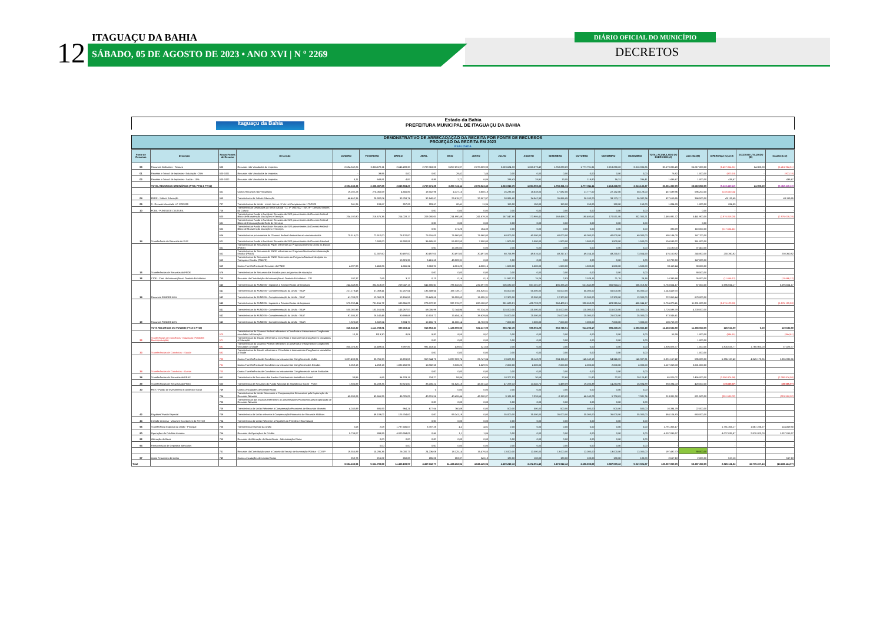12 ITAGUAÇU DA BAHIA
SÁBADO, 05 DE AGOSTO DE 2023 • ANO XVI | N º 2269
DIÁRIO OFICIAL DO MUNICÍPIO
DECRETOS
Itaguaçu da Bahia
Estado da Bahia
PREFEITURA MUNICIPAL DE ITAGUAÇU DA BAHIA
DEMONSTRATIVO DE ARRECADAÇÃO DA RECEITA POR FONTE DE RECURSOS
PROJEÇÃO DA RECEITA EM 2023
REALIZADA
| Fonte de Recursos | Descrição | Novas Fontes de Recurso | Descrição | JANEIRO | FEVEREIRO | MARÇO | ABRIL | MAIO | JUNHO | JULHO | AGOSTO | SETEMBRO | OUTUBRO | NOVEMBRO | DEZEMBRO | TOTAL ACUMULADO DO EXERCÍCIO (A) | LOA 2023(B) | DIFERENÇA (C)=A-B | EXCESSO UTILIZADO (D) | SALDO (C-D) |
| --- | --- | --- | --- | --- | --- | --- | --- | --- | --- | --- | --- | --- | --- | --- | --- | --- | --- | --- | --- | --- |
| 00 | Recursos Ordinários - Tesouro | 500 | Recursos não Vinculados de Impostos | 2.594.242,25 | 3.355.679,11 | 2.645.499,30 | 2.707.063,00 | 3.257.691,97 | 2.870.009,98 | 2.523.624,33 | 1.863.879,42 | 1.758.288,69 | 1.777.791,31 | 2.213.230,28 | 3.012.835,85 | 30.579.835,49 | 36.017.800,00 | (5.437.964,51) | 24.000,00 | (5.461.964,51) |
| 01 | Receitas e Transf. de Impostos - Educação - 25% | 500-1001 | Recursos não Vinculados de Impostos | - | 39,96 | 0,00 | 0,00 | 29,42 | 7,44 | 0,00 | 0,00 | 0,00 | 0,00 | 0,00 | 0,00 | 76,82 | 1.000,00 | (923,18) | - | (923,18) |
| 02 | Receitas e Transf. de Impostos - Saúde - 15% | 500-1002 | Recursos não Vinculados de Impostos | 4,11 | 648,81 | 4,97 | 8,89 | 2,72 | 6,06 | 288,43 | 28,91 | 13,05 | 119,80 | 16,31 | 296,41 | 1.438,47 | 1.000,00 | 438,47 | - | 438,47 |
| | TOTAL RECURSOS ORDINÁRIOS (FT00, FT01 E FT 02) | | | 2.594.246,36 | 3.356.367,88 | 2.645.504,27 | 2.707.071,89 | 3.257.724,11 | 2.870.023,48 | 2.523.912,75 | 1.863.908,33 | 1.758.301,74 | 1.777.911,11 | 2.213.246,59 | 3.013.132,27 | 30.581.350,78 | 36.019.800,00 | (5.438.449,22) | 24.000,00 | (5.462.449,22) |
| | | 501 | Outros Recursos não Vinculados | 19.282,23 | 275.060,59 | 4.655,85 | 19.302,96 | 4.137,15 | 3.608,18 | 25.236,00 | 18.638,00 | 17.582,00 | 17.777,00 | 22.132,00 | 30.128,00 | 457.539,96 | 596.200,00 | (138.660,04) | | |
| 04 | FNDE - Salário Educação | 550 | Transferência do Salário-Educação | 46.462,36 | 29.902,04 | 33.759,74 | 32.140,67 | 29.615,27 | 32.587,97 | 38.986,80 | 34.942,33 | 35.866,85 | 38.100,20 | 39.173,17 | 36.082,24 | 427.619,65 | 384.500,00 | 43.119,65 | - | 43.119,65 |
| 09 | 9 - Recurso Vinculado LC 173/2020 | 707 | Transferências da União - inciso I do art. 5º da Lei Complementar 173/2020 | 241,95 | 199,67 | 257,83 | 203,67 | 80,41 | 11,36 | 150,00 | 150,00 | 150,00 | 150,00 | 150,00 | 150,00 | 1.894,89 | 1.000,00 | 894,89 | | |
| 10 | FCBA - FUNDO DE CULTURA | 716 | Transferências Destinadas ao Setor cultural - LC nº 195/2022 – Art. 8º - Demais Setores da Cultura | - | - | - | 0,00 | 0,00 | 0,00 | 0,00 | 0,00 | 0,00 | 0,00 | 0,00 | 0,00 | - | 0,00 | - | - | - |
| 14 | Transferência de Recursos do SUS | 600 | Transferências Fundo a Fundo de Recursos do SUS provenientes do Governo Federal - Bloco de Manutenção das Ações e Serviços | 204.102,90 | 218.676,36 | 214.028,17 | 209.280,05 | 214.890,49 | 241.679,35 | 167.547,80 | 173.986,41 | 168.458,32 | 180.400,61 | 170.531,05 | 302.300,21 | 2.465.881,72 | 5.441.900,00 | (2.976.018,28) | - | (2.976.018,28) |
| | | 601 | Transferências Fundo a Fundo de Recursos do SUS provenientes do Governo Federal - Bloco de Estruturação da Rede de Serviços | | | | 0,00 | 0,00 | 0,00 | 0,00 | 0,00 | 0,00 | 0,00 | 0,00 | 0,00 | - | 0,00 | - | | |
| | | 602 | Transferências Fundo a Fundo de Recursos do SUS provenientes do Governo Federal - Bloco de Manutenção das Ações e Serviços | | | | 0,00 | 171,26 | 164,33 | 0,00 | 0,00 | 0,00 | 0,00 | 0,00 | 0,00 | 335,59 | 118.000,00 | (117.664,41) | | |
| | | 604 | Transferências provenientes do Governo Federal destinadas ao vencimento dos | 75.516,00 | 72.912,00 | 78.120,00 | 75.516,00 | 76.560,00 | 76.560,00 | 40.000,00 | 40.000,00 | 40.000,00 | 40.000,00 | 40.000,00 | 40.000,00 | 695.184,00 | 147.700,00 | | | |
| | | 621 | Transferências Fundo a Fundo de Recursos do SUS provenientes do Governo Estadual | | 7.500,00 | 18.300,91 | 36.685,81 | 55.552,50 | 7.500,00 | 1.500,00 | 1.500,00 | 1.500,00 | 1.500,00 | 1.500,00 | 1.500,00 | 134.539,22 | 361.000,00 | | | |
| 15 | Transferências de Recursos do FNDE | 551 | Transferências de Recursos do FNDE referentes ao Programa Dinheiro Direto na Escola (PDDE) | | | | 0,00 | 15.180,00 | 0,00 | 0,00 | 0,00 | 0,00 | 0,00 | 0,00 | 0,00 | 15.180,00 | 37.400,00 | | | |
| | | 552 | Transferências de Recursos do FNDE referentes ao Programa Nacional de Alimentação Escolar (PNAE) | | 22.307,60 | 30.497,00 | 30.497,00 | 30.497,00 | 30.497,00 | 60.756,99 | 49.816,52 | 49.317,47 | 49.154,15 | 49.255,57 | 73.564,53 | 476.160,82 | 245.800,00 | 230.360,82 | - | 230.360,82 |
| | | 553 | Transferências de Recursos do FNDE Referentes ao Programa Nacional de Apoio ao Transporte Escolar (PNATE) | | | 10.321,35 | 3.461,62 | 49.009,31 | 0,00 | 0,00 | 0,00 | 0,00 | 0,00 | 0,00 | 0,00 | 62.792,28 | 147.000,00 | | | |
| | | 569 | Outras Transferências de Recursos do FNDE | 4.097,98 | 3.450,85 | 4.565,34 | 3.563,91 | 4.361,20 | 4.080,16 | 1.500,00 | 1.500,00 | 1.500,00 | 1.500,00 | 1.500,00 | 1.500,00 | 33.119,44 | 30.000,00 | | | |
| | | 576 | Transferências de Recursos dos Estados para programas de educação | | | | 0,00 | 0,00 | 0,00 | 0,00 | 0,00 | 0,00 | 0,00 | 0,00 | 0,00 | - | 90.500,00 | | | |
| 16 | CIDE - Cont. de Intervenção no Domínio Econômico | 750 | Recursos da Contribuição de Intervenção no Domínio Econômico - CID | 102,37 | 7,63 | 3,17 | 0,13 | 0,16 | 0,15 | 11.567,02 | 76,26 | 2,93 | 2.528,11 | 21,76 | 24,18 | 14.333,88 | 26.000,00 | (11.666,12) | - | (11.666,12) |
| 18 | Recursos FUNDEB 60% | 540 | Transferências do FUNDEB - Impostos e Transferências de Impostos | 244.549,86 | 332.613,09 | 269.047,13 | 641.680,50 | 789.532,81 | 232.097,92 | 505.030,18 | 567.201,07 | 485.326,20 | 521.642,89 | 566.924,21 | 608.018,32 | 5.763.664,17 | 67.000,00 | 5.696.664,17 | - | 5.696.664,17 |
| | | 541 | Transferências do FUNDEB - Complementação da União - VAAF | 227.178,43 | 57.069,41 | 62.257,54 | 135.349,64 | 169.738,17 | 161.826,51 | 55.000,00 | 55.000,00 | 55.000,00 | 55.000,00 | 55.000,00 | 55.000,00 | 1.143.419,70 | | | | |
| | | 542 | Transferências do FUNDEB - Complementação da União - VAAT | 41.788,02 | 12.060,21 | 13.156,59 | 29.443,68 | 36.059,63 | 16.555,31 | 12.300,00 | 12.300,00 | 12.300,00 | 12.300,00 | 12.300,00 | 12.300,00 | 222.863,44 | 670.000,00 | | | |
| 19 | Recursos FUNDEB 40% | 540 | Transferências do FUNDEB - Impostos e Transferências de Impostos | 572.292,44 | 781.156,72 | 630.356,29 | 273.872,90 | 337.376,27 | 690.120,07 | 381.680,21 | 422.793,22 | 368.409,81 | 392.653,28 | 423.315,04 | 450.844,17 | 5.724.870,41 | 11.301.000,00 | (5.576.129,59) | - | (5.576.129,59) |
| | | 541 | Transferências do FUNDEB - Complementação da União - VAAF | 530.082,99 | 133.161,94 | 145.267,57 | 58.006,99 | 72.744,94 | 97.334,35 | 115.000,00 | 115.000,00 | 115.000,00 | 115.000,00 | 115.000,00 | 115.000,00 | 1.726.598,78 | 4.200.000,00 | | | |
| | | 542 | Transferências do FUNDEB - Complementação da União - VAAT | 97.505,37 | 28.140,46 | 30.698,68 | 12.618,72 | 15.454,14 | 38.629,04 | 25.000,00 | 25.000,00 | 25.000,00 | 25.000,00 | 25.000,00 | 25.000,00 | 373.046,41 | | | | |
| | | 543 | Transferências do FUNDEB - Complementação da União - VAAR | 7.820,59 | 8.602,64 | 9.384,70 | 10.166,76 | 11.000,14 | 11.783,95 | 7.000,00 | 7.000,00 | 7.000,00 | 7.000,00 | 7.000,00 | 7.000,00 | 100.758,78 | | | | |
| | TOTA RECURSOS DO FUNDEB (FT18 E FT19) | | | 816.842,30 | 1.113.769,81 | 899.403,42 | 915.553,40 | 1.126.909,08 | 922.217,99 | 886.710,39 | 989.994,29 | 853.736,01 | 914.296,17 | 990.239,25 | 1.058.862,49 | 11.488.534,59 | 11.368.000,00 | 120.534,59 | 0,00 | 120.534,59 |
| 22 | Tranferências de Convênios - Educação (FUNDEB Municipalização) | 570 | Transferências do Governo Federal referentes a Convênios e Instrumentos Congêneres vinculados à Educação | 10,11 | R$ 9,30 | 8,04 | 9,82 | 8,55 | 9,57 | 0,00 | 0,00 | 0,00 | 0,00 | 0,00 | 0,00 | 55,39 | 1.000,00 | (944,61) | - | (944,61) |
| | | 571 | Transferências do Estado referentes a Convênios e Instrumentos Congêneres vinculados à Educação | | | | 0,00 | 0,00 | 0,00 | 0,00 | 0,00 | 0,00 | 0,00 | 0,00 | 0,00 | - | 1.000,00 | | | |
| 23 | Transferências de Convênios – Saúde | 631 | Transferências do Governo Federal referentes a Convênios e Instrumentos Congêneres vinculados à Saúde | 805.026,32 | 10.489,51 | 9.397,85 | 981.153,41 | 438,02 | 321,66 | 0,00 | 0,00 | 0,00 | 0,00 | 0,00 | 0,00 | 1.806.826,77 | 1.000,00 | 1.805.826,77 | 1.768.800,00 | 37.026,77 |
| | | 632 | Transferências do Estado referentes a Convênios e Instrumentos Congêneres vinculados à Saúde | | | | 0,00 | 0,00 | 0,00 | 0,00 | 0,00 | 0,00 | 0,00 | 0,00 | 0,00 | - | 1.000,00 | | | |
| 24 | Transferências de Convênios – Outros | 700 | Outras Transferências de Convênios ou Instrumentos Congêneres da União | 1.027.493,31 | 33.755,30 | 15.201,53 | -967.044,78 | 6.037.303,74 | 26.747,04 | 19.602,53 | 12.149,29 | 284.156,22 | 145.149,12 | 54.346,22 | 142.307,91 | 6.831.167,42 | 595.000,00 | 6.236.167,42 | 4.349.170,86 | 1.886.996,56 |
| | | 701 | Outras Transferências de Convênios ou Instrumentos Congêneres dos Estados | 8.059,13 | 4.259,13 | 1.082.250,96 | 10.882,68 | 8.336,22 | 1.529,91 | 2.000,00 | 2.000,00 | 2.000,00 | 2.000,00 | 2.000,00 | 2.000,00 | 1.127.318,03 | 3.601.000,00 | | | |
| | | 703 | Outras Transferências de Convênios ou Instrumentos Congêneres de outras Entidades | | | | 0,00 | 0,00 | 0,00 | 0,00 | 0,00 | 0,00 | 0,00 | 0,00 | 0,00 | | | | | |
| 28 | Transferências de Recursos do FEAS | 661 | Transferência de Recursos dos Fundos Estaduais de Assistência Social | 33,96 | 6,65 | 34.329,18 | 124,27 | 58,84 | 43,59 | 10.207,93 | 30,68 | 22,68 | 21,80 | 22,02 | 20.123,42 | 65.025,02 | 2.456.000,00 | (2.390.974,98) | - | (2.390.974,98) |
| 29 | Transferências de Recursos do FNAS | 660 | Transferência de Recursos do Fundo Nacional de Assistência Social - FNAS | 7.806,89 | 35.209,36 | 80.921,60 | 33.206,22 | 61.620,18 | 43.301,42 | 47.379,33 | 13.040,70 | 6.499,09 | 19.200,39 | 14.263,96 | 25.884,89 | 388.334,03 | 428.000,00 | (39.665,97) | - | (39.665,97) |
| 30 | FIES - Fundo de Investimento Econômico Social | 749 | Outras vinculações de transferências | | | | 0 | 0,00 | 0,00 | 0,00 | 0,00 | 0,00 | 0,00 | 0,00 | 0,00 | - | | - | - | - |
| 42 | Royalties/ Fundo Especial | 704 | Transferências da União Referentes a Compensações Financeiras pela Exploração de Recursos Naturais | 40.890,88 | 42.666,95 | 45.025,05 | 40.931,56 | 40.426,44 | 42.380,87 | 9.181,88 | 7.338,65 | -8.160,89 | 46.140,23 | 5.708,63 | 7.381,74 | 319.911,98 | 621.500,00 | (301.588,02) | - | (301.588,02) |
| | | 705 | Transferências dos Estados Referentes a Compensações Financeiras pela Exploração de Recursos Naturais | | | | 0,00 | 0,00 | 0,00 | 0,00 | 0,00 | 0,00 | 0,00 | 0,00 | 0,00 | - | | | | |
| | | 708 | Transferência da União Referente à Compensação Financeira de Recursos Minerais | 4.240,89 | 691,93 | 964,24 | 677,64 | 760,09 | 0,00 | 500,00 | 500,00 | 500,00 | 500,00 | 500,00 | 500,00 | 10.334,79 | 22.000,00 | | | |
| | | 709 | Transferência da União referente à Compensação Financeira de Recursos Hídricos | | 49.109,02 | 125.754,62 | 0,00 | 99.241,19 | 0,00 | 35.000,00 | 35.000,00 | 35.000,00 | 35.000,00 | 35.000,00 | 35.000,00 | 484.104,83 | 663.000,00 | | | |
| 44 | Cessão Onerosa - Volumes Excedentes do Pré-Sal | 704 | Transferência da União Referente a Royalties do Petróleo e Gás Natural | | | | 0,00 | 0,00 | 0,00 | 0,00 | 0,00 | 0,00 | 0,00 | 0,00 | 0,00 | - | | - | - | - |
| 55 | Transferência Especial da União - Principal | 706 | Transferência Especial da União | 2,53 | 2,08 | 1.787.506,07 | 3.787,28 | 4,2 | 4,01 | 0,00 | 0,00 | 0,00 | 0,00 | 0,00 | 0,00 | 1.791.306,17 | | 1.791.306,17 | 1.667.236,27 | 124.069,90 |
| 90 | Operações de Créditos Internas | 754 | Recursos de Operações de Crédito | 5.739,07 | 899,99 | 4.000.394,09 | 0,66 | 1,1 | 1,06 | 0,00 | 0,00 | 0,00 | 0,00 | 0,00 | 0,00 | 4.007.035,97 | | 4.007.035,97 | 2.970.020,00 | 1.037.015,97 |
| 92 | Alienação de Bens | 755 | Recursos de Alienação de Bens/Ativos - Administração Direta | | 0,00 | 0,00 | 0,00 | 0,00 | 0,00 | 0,00 | 0,00 | 0,00 | 0,00 | 0,00 | 0,00 | - | | - | - | - |
| 94 | Remuneração de Depósitos Bancários | | | | 0,00 | 0,00 | 0,00 | 0,00 | 0,00 | 0,00 | 0,00 | 0,00 | 0,00 | 0,00 | 0,00 | - | | - | - | - |
| | | 751 | Recursos da Contribuição para o Custeio do Serviço de Iluminação Pública - COSIP | 19.355,89 | 15.295,36 | 26.000,73 | 24.236,06 | 18.125,14 | 16.479,55 | 13.000,00 | 13.000,00 | 13.000,00 | 13.000,00 | 13.000,00 | 13.000,00 | 197.492,73 | 90.000,00 | | | |
| 97 | Apoio Financeiro da União | 749 | Outras vinculações de transferências | 259,73 | 215,02 | 260,88 | 205,05 | 253,37 | 243,13 | 180,00 | 180,00 | 180,00 | 180,00 | 180,00 | 180,00 | 2.517,18 | 2.000,00 | 517,18 | - | 517,18 |
| Total | | | | 6.584.188,56 | 5.531.798,69 | 11.408.196,97 | 4.407.032,77 | 11.436.262,04 | 4.646.120,94 | 4.109.219,43 | 3.472.051,45 | 3.473.912,42 | 3.498.808,89 | 3.867.070,22 | 5.017.921,87 | 129.987.905,70 | 68.367.300,00 | 2.820.131,82 | 10.779.227,13 | (13.166.114,97) |